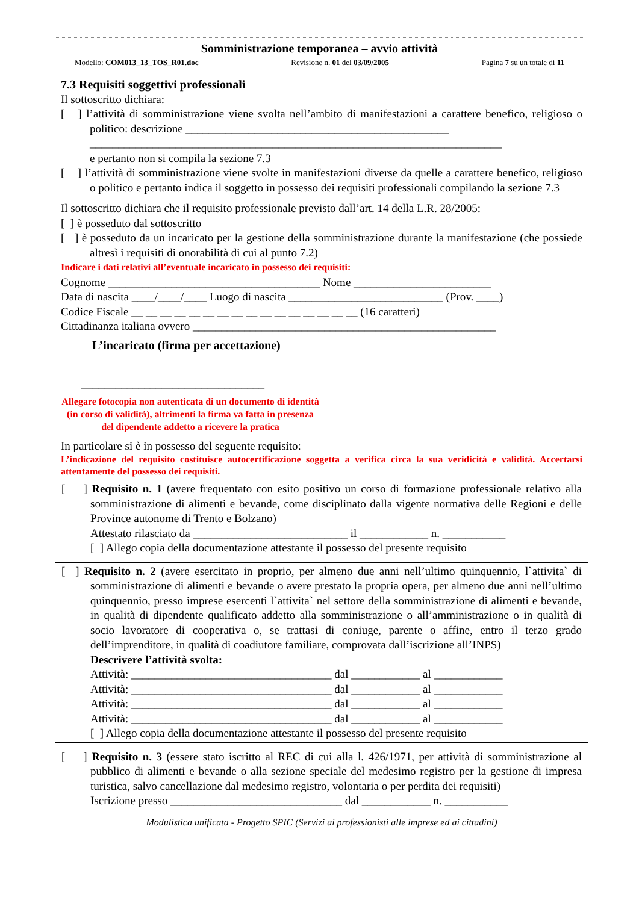Somministrazione temporanea – avvio attività
Modello: COM013_13_TOS_R01.doc Revisione n. 01 del 03/09/2005 Pagina 7 su un totale di 11
7.3 Requisiti soggettivi professionali
Il sottoscritto dichiara:
[ ] l’attività di somministrazione viene svolta nell’ambito di manifestazioni a carattere benefico, religioso o politico: descrizione ______________________________________________
________________________________________________________________________
e pertanto non si compila la sezione 7.3
[ ] l’attività di somministrazione viene svolte in manifestazioni diverse da quelle a carattere benefico, religioso o politico e pertanto indica il soggetto in possesso dei requisiti professionali compilando la sezione 7.3
Il sottoscritto dichiara che il requisito professionale previsto dall’art. 14 della L.R. 28/2005:
[ ] è posseduto dal sottoscritto
[ ] è posseduto da un incaricato per la gestione della somministrazione durante la manifestazione (che possiede altresì i requisiti di onorabilità di cui al punto 7.2)
Indicare i dati relativi all’eventuale incaricato in possesso dei requisiti:
Cognome _____________________________________ Nome ________________________
Data di nascita ____/____/____ Luogo di nascita ___________________________ (Prov. ____)
Codice Fiscale __ __ __ __ __ __ __ __ __ __ __ __ __ __ __ __ (16 caratteri)
Cittadinanza italiana ovvero _____________________________________________________
L’incaricato (firma per accettazione)
________________________________
Allegare fotocopia non autenticata di un documento di identità (in corso di validità), altrimenti la firma va fatta in presenza del dipendente addetto a ricevere la pratica
In particolare si è in possesso del seguente requisito:
L’indicazione del requisito costituisce autocertificazione soggetta a verifica circa la sua veridicità e validità. Accertarsi attentamente del possesso dei requisiti.
[ ] Requisito n. 1 (avere frequentato con esito positivo un corso di formazione professionale relativo alla somministrazione di alimenti e bevande, come disciplinato dalla vigente normativa delle Regioni e delle Province autonome di Trento e Bolzano)
Attestato rilasciato da ___________________________ il ____________ n. ___________
[ ] Allego copia della documentazione attestante il possesso del presente requisito
[ ] Requisito n. 2 (avere esercitato in proprio, per almeno due anni nell’ultimo quinquennio, l`attivita` di somministrazione di alimenti e bevande o avere prestato la propria opera, per almeno due anni nell’ultimo quinquennio, presso imprese esercenti l`attivita` nel settore della somministrazione di alimenti e bevande, in qualità di dipendente qualificato addetto alla somministrazione o all’amministrazione o in qualità di socio lavoratore di cooperativa o, se trattasi di coniuge, parente o affine, entro il terzo grado dell’imprenditore, in qualità di coadiutore familiare, comprovata dall’iscrizione all’INPS)
Descrivere l’attività svolta:
Attività: ___________________________________ dal ____________ al ____________
Attività: ___________________________________ dal ____________ al ____________
Attività: ___________________________________ dal ____________ al ____________
Attività: ___________________________________ dal ____________ al ____________
[ ] Allego copia della documentazione attestante il possesso del presente requisito
[ ] Requisito n. 3 (essere stato iscritto al REC di cui alla l. 426/1971, per attività di somministrazione al pubblico di alimenti e bevande o alla sezione speciale del medesimo registro per la gestione di impresa turistica, salvo cancellazione dal medesimo registro, volontaria o per perdita dei requisiti)
Iscrizione presso ______________________________ dal ____________ n. ___________
Modulistica unificata - Progetto SPIC (Servizi ai professionisti alle imprese ed ai cittadini)